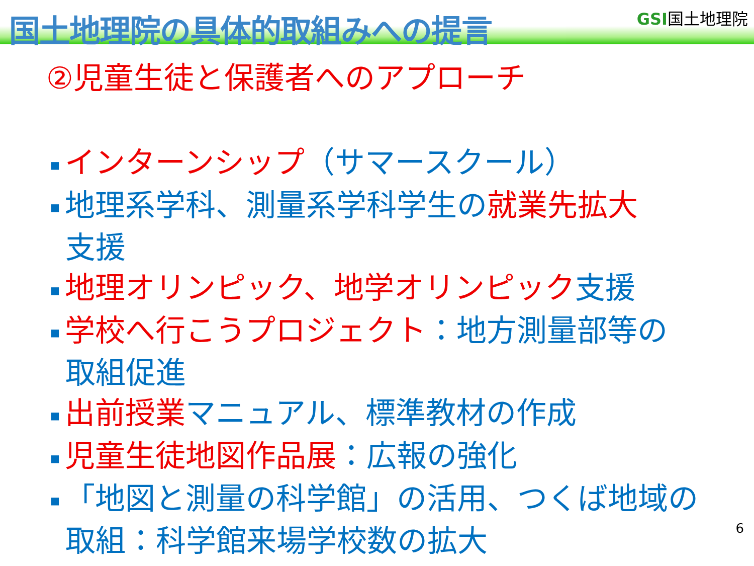国土地理院の具体的取組みへの提言
GSI国土地理院
②児童生徒と保護者へのアプローチ
■ インターンシップ（サマースクール）
■ 地理系学科、測量系学科学生の就業先拡大
支援
■ 地理オリンピック、地学オリンピック支援
■ 学校へ行こうプロジェクト：地方測量部等の
取組促進
■ 出前授業マニュアル、標準教材の作成
■ 児童生徒地図作品展：広報の強化
■ 「地図と測量の科学館」の活用、つくば地域の
取組：科学館来場学校数の拡大
6